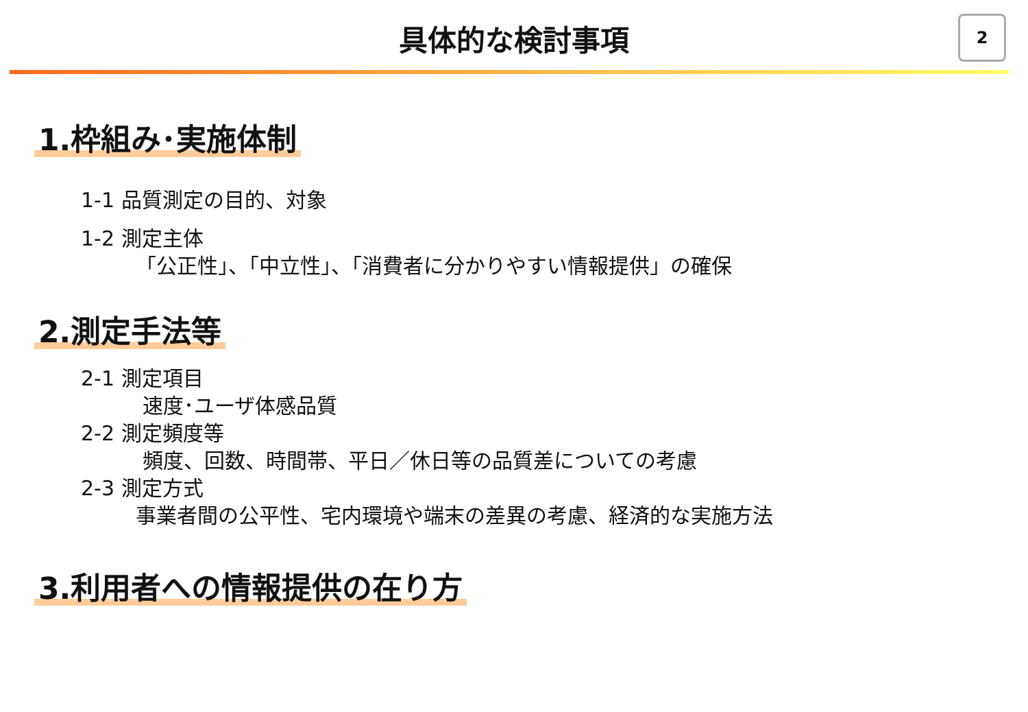具体的な検討事項
2
1.枠組み･実施体制
1-1 品質測定の目的、対象
1-2 測定主体
「公正性」、「中立性」、「消費者に分かりやすい情報提供」の確保
2.測定手法等
2-1 測定項目
速度･ユーザ体感品質
2-2 測定頻度等
頻度、回数、時間帯、平日／休日等の品質差についての考慮
2-3 測定方式
事業者間の公平性、宅内環境や端末の差異の考慮、経済的な実施方法
3.利用者への情報提供の在り方